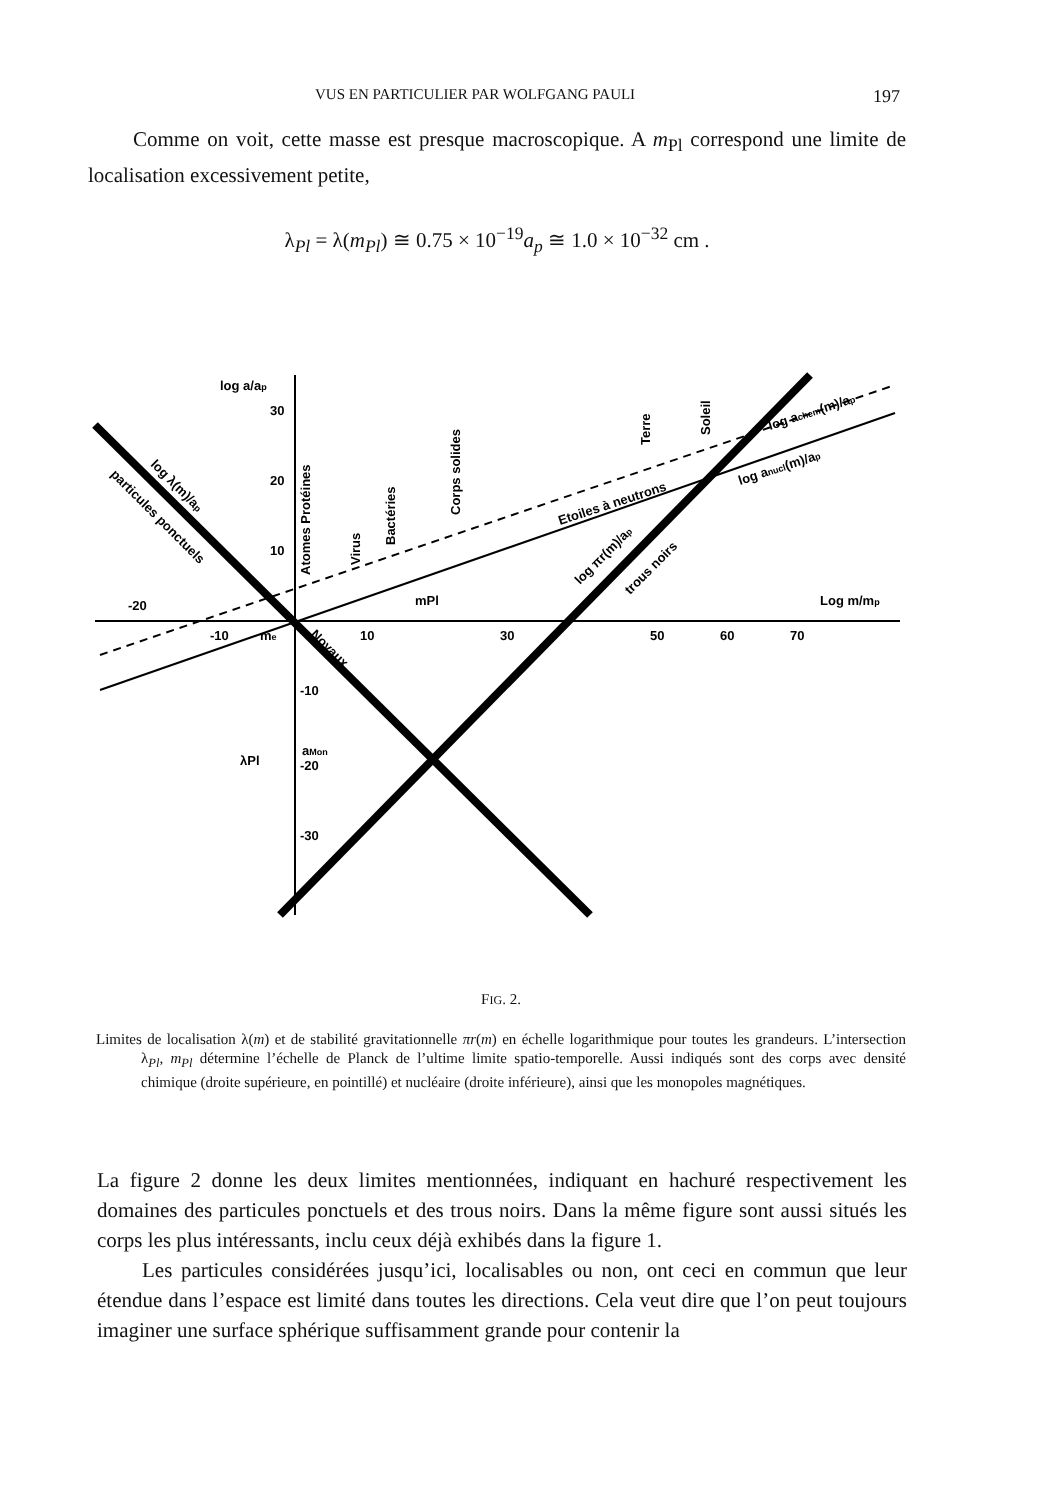VUS EN PARTICULIER PAR WOLFGANG PAULI 197
Comme on voit, cette masse est presque macroscopique. A m<sub>Pl</sub> correspond une limite de localisation excessivement petite,
λ<sub>Pl</sub> = λ(m<sub>Pl</sub>) ≅ 0.75 × 10<sup>−19</sup>a<sub>p</sub> ≅ 1.0 × 10<sup>−32</sup> cm .
log a/ap
30
20
10
-20
-10
10
30
50
60
70
-10
-20
-30
λPl
Log m/mp
mPl
me
aMon
log λ(m)/ap
particules ponctuels
Noyaux
Atomes Protéines
Virus
Bactéries
Corps solides
Terre
Soleil
Etoiles à neutrons
log achem(m)/ap
log anucl(m)/ap
log πr(m)/ap
trous noirs
FIG. 2.
Limites de localisation λ(m) et de stabilité gravitationnelle πr(m) en échelle logarithmique pour toutes les grandeurs. L’intersection λ<sub>Pl</sub>, m<sub>Pl</sub> détermine l’échelle de Planck de l’ultime limite spatio-temporelle. Aussi indiqués sont des corps avec densité chimique (droite supérieure, en pointillé) et nucléaire (droite inférieure), ainsi que les monopoles magnétiques.
La figure 2 donne les deux limites mentionnées, indiquant en hachuré respectivement les domaines des particules ponctuels et des trous noirs. Dans la même figure sont aussi situés les corps les plus intéressants, inclu ceux déjà exhibés dans la figure 1.
Les particules considérées jusqu’ici, localisables ou non, ont ceci en commun que leur étendue dans l’espace est limité dans toutes les directions. Cela veut dire que l’on peut toujours imaginer une surface sphérique suffisamment grande pour contenir la